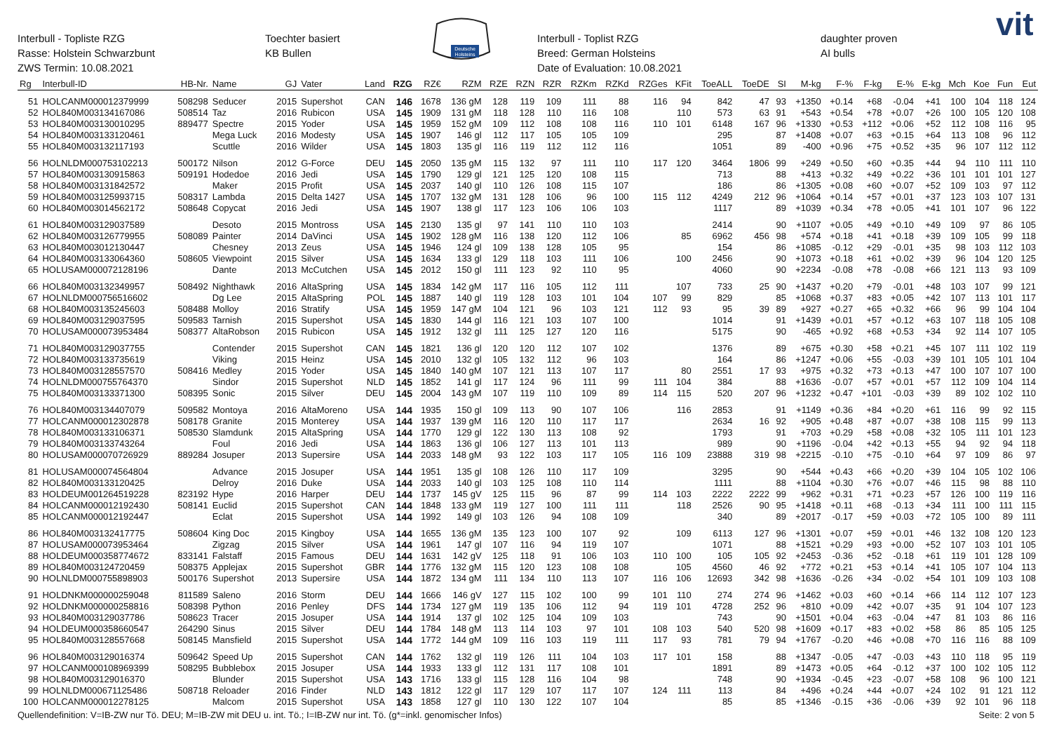Interbull - Topliste RZG
Rasse: Holstein Schwarzbunt
ZWS Termin: 10.08.2021
Toechter basiert
KB Bullen
Deutsche
Holsteins
Interbull - Toplist RZG
Breed: German Holsteins
Date of Evaluation: 10.08.2021
daughter proven
AI bulls
vit
| Rg | Interbull-ID | HB-Nr. | Name | GJ | Vater | Land | RZG | RZ€ | RZM | RZE | RZN | RZR | RZKm | RZKd | RZGes | KFit | ToeALL | ToeDE | SI | M-kg | F-% | F-kg | E-% | E-kg | Mch | Koe | Fun | Eut |
| --- | --- | --- | --- | --- | --- | --- | --- | --- | --- | --- | --- | --- | --- | --- | --- | --- | --- | --- | --- | --- | --- | --- | --- | --- | --- | --- | --- | --- |
| 51 | HOLCANM000012379999 | 508298 | Seducer | 2015 | Supershot | CAN | 146 | 1678 | 136 gM | 128 | 119 | 109 | 111 | 88 | 116 | 94 | 842 | 47 | 93 | +1350 | +0.14 | +68 | -0.04 | +41 | 100 | 104 | 118 | 124 |
| 52 | HOL840M003134167086 | 508514 | Taz | 2016 | Rubicon | USA | 145 | 1909 | 131 gM | 118 | 128 | 110 | 116 | 108 | | 110 | 573 | 63 | 91 | +543 | +0.54 | +78 | +0.07 | +26 | 100 | 105 | 120 | 108 |
| 53 | HOL840M003130010295 | 889477 | Spectre | 2015 | Yoder | USA | 145 | 1959 | 152 gM | 109 | 112 | 108 | 108 | 116 | 110 | 101 | 6148 | 167 | 96 | +1330 | +0.53 | +112 | +0.06 | +52 | 112 | 108 | 116 | 95 |
| 54 | HOL840M003133120461 | | Mega Luck | 2016 | Modesty | USA | 145 | 1907 | 146 gl | 112 | 117 | 105 | 105 | 109 | | | 295 | | 87 | +1408 | +0.07 | +63 | +0.15 | +64 | 113 | 108 | 96 | 112 |
| 55 | HOL840M003132117193 | | Scuttle | 2016 | Wilder | USA | 145 | 1803 | 135 gl | 116 | 119 | 112 | 112 | 116 | | | 1051 | | 89 | -400 | +0.96 | +75 | +0.52 | +35 | 96 | 107 | 112 | 112 |
| 56 | HOLNLDM000753102213 | 500172 | Nilson | 2012 | G-Force | DEU | 145 | 2050 | 135 gM | 115 | 132 | 97 | 111 | 110 | 117 | 120 | 3464 | 1806 | 99 | +249 | +0.50 | +60 | +0.35 | +44 | 94 | 110 | 111 | 110 |
| 57 | HOL840M003130915863 | 509191 | Hodedoe | 2016 | Jedi | USA | 145 | 1790 | 129 gl | 121 | 125 | 120 | 108 | 115 | | | 713 | | 88 | +413 | +0.32 | +49 | +0.22 | +36 | 101 | 101 | 101 | 127 |
| 58 | HOL840M003131842572 | | Maker | 2015 | Profit | USA | 145 | 2037 | 140 gl | 110 | 126 | 108 | 115 | 107 | | | 186 | | 86 | +1305 | +0.08 | +60 | +0.07 | +52 | 109 | 103 | 97 | 112 |
| 59 | HOL840M003125993715 | 508317 | Lambda | 2015 | Delta 1427 | USA | 145 | 1707 | 132 gM | 131 | 128 | 106 | 96 | 100 | 115 | 112 | 4249 | 212 | 96 | +1064 | +0.14 | +57 | +0.01 | +37 | 123 | 103 | 107 | 131 |
| 60 | HOL840M003014562172 | 508648 | Copycat | 2016 | Jedi | USA | 145 | 1907 | 138 gl | 117 | 123 | 106 | 106 | 103 | | | 1117 | | 89 | +1039 | +0.34 | +78 | +0.05 | +41 | 101 | 107 | 96 | 122 |
| 61 | HOL840M003129037589 | | Desoto | 2015 | Montross | USA | 145 | 2130 | 135 gl | 97 | 141 | 110 | 110 | 103 | | | 2414 | | 90 | +1107 | +0.05 | +49 | +0.10 | +49 | 109 | 97 | 86 | 105 |
| 62 | HOL840M003126779955 | 508089 | Painter | 2014 | DaVinci | USA | 145 | 1902 | 128 gM | 116 | 138 | 120 | 112 | 106 | | 85 | 6962 | 456 | 98 | +574 | +0.18 | +41 | +0.18 | +39 | 109 | 105 | 99 | 118 |
| 63 | HOL840M003012130447 | | Chesney | 2013 | Zeus | USA | 145 | 1946 | 124 gl | 109 | 138 | 128 | 105 | 95 | | | 154 | | 86 | +1085 | -0.12 | +29 | -0.01 | +35 | 98 | 103 | 112 | 103 |
| 64 | HOL840M003133064360 | 508605 | Viewpoint | 2015 | Silver | USA | 145 | 1634 | 133 gl | 129 | 118 | 103 | 111 | 106 | | 100 | 2456 | | 90 | +1073 | +0.18 | +61 | +0.02 | +39 | 96 | 104 | 120 | 125 |
| 65 | HOLUSAM000072128196 | | Dante | 2013 | McCutchen | USA | 145 | 2012 | 150 gl | 111 | 123 | 92 | 110 | 95 | | | 4060 | | 90 | +2234 | -0.08 | +78 | -0.08 | +66 | 121 | 113 | 93 | 109 |
| 66 | HOL840M003132349957 | 508492 | Nighthawk | 2016 | AltaSpring | USA | 145 | 1834 | 142 gM | 117 | 116 | 105 | 112 | 111 | | 107 | 733 | 25 | 90 | +1437 | +0.20 | +79 | -0.01 | +48 | 103 | 107 | 99 | 121 |
| 67 | HOLNLDM000756516602 | | Dg Lee | 2015 | AltaSpring | POL | 145 | 1887 | 140 gl | 119 | 128 | 103 | 101 | 104 | 107 | 99 | 829 | | 85 | +1068 | +0.37 | +83 | +0.05 | +42 | 107 | 113 | 101 | 117 |
| 68 | HOL840M003135245603 | 508488 | Molloy | 2016 | Stratify | USA | 145 | 1959 | 147 gM | 104 | 121 | 96 | 103 | 121 | 112 | 93 | 95 | 39 | 89 | +927 | +0.27 | +65 | +0.32 | +66 | 96 | 99 | 104 | 104 |
| 69 | HOL840M003129037595 | 509583 | Tarnish | 2015 | Supershot | USA | 145 | 1830 | 144 gl | 116 | 121 | 103 | 107 | 100 | | | 1014 | | 91 | +1439 | +0.01 | +57 | +0.12 | +63 | 107 | 118 | 105 | 108 |
| 70 | HOLUSAM000073953484 | 508377 | AltaRobson | 2015 | Rubicon | USA | 145 | 1912 | 132 gl | 111 | 125 | 127 | 120 | 116 | | | 5175 | | 90 | -465 | +0.92 | +68 | +0.53 | +34 | 92 | 114 | 107 | 105 |
| 71 | HOL840M003129037755 | | Contender | 2015 | Supershot | CAN | 145 | 1821 | 136 gl | 120 | 120 | 112 | 107 | 102 | | | 1376 | | 89 | +675 | +0.30 | +58 | +0.21 | +45 | 107 | 111 | 102 | 119 |
| 72 | HOL840M003133735619 | | Viking | 2015 | Heinz | USA | 145 | 2010 | 132 gl | 105 | 132 | 112 | 96 | 103 | | | 164 | | 86 | +1247 | +0.06 | +55 | -0.03 | +39 | 101 | 105 | 101 | 104 |
| 73 | HOL840M003128557570 | 508416 | Medley | 2015 | Yoder | USA | 145 | 1840 | 140 gM | 107 | 121 | 113 | 107 | 117 | | 80 | 2551 | 17 | 93 | +975 | +0.32 | +73 | +0.13 | +47 | 100 | 107 | 107 | 100 |
| 74 | HOLNLDM000755764370 | | Sindor | 2015 | Supershot | NLD | 145 | 1852 | 141 gl | 117 | 124 | 96 | 111 | 99 | 111 | 104 | 384 | | 88 | +1636 | -0.07 | +57 | +0.01 | +57 | 112 | 109 | 104 | 114 |
| 75 | HOL840M003133371300 | 508395 | Sonic | 2015 | Silver | DEU | 145 | 2004 | 143 gM | 107 | 119 | 110 | 109 | 89 | 114 | 115 | 520 | 207 | 96 | +1232 | +0.47 | +101 | -0.03 | +39 | 89 | 102 | 102 | 110 |
| 76 | HOL840M003134407079 | 509582 | Montoya | 2016 | AltaMoreno | USA | 144 | 1935 | 150 gl | 109 | 113 | 90 | 107 | 106 | | 116 | 2853 | | 91 | +1149 | +0.36 | +84 | +0.20 | +61 | 116 | 99 | 92 | 115 |
| 77 | HOLCANM000012302878 | 508178 | Granite | 2015 | Monterey | USA | 144 | 1937 | 139 gM | 116 | 120 | 110 | 117 | 117 | | | 2634 | 16 | 92 | +905 | +0.48 | +87 | +0.07 | +38 | 108 | 115 | 99 | 113 |
| 78 | HOL840M003133106371 | 508530 | Slamdunk | 2015 | AltaSpring | USA | 144 | 1770 | 129 gl | 122 | 130 | 113 | 108 | 92 | | | 1793 | | 91 | +703 | +0.29 | +58 | +0.08 | +32 | 105 | 111 | 101 | 123 |
| 79 | HOL840M003133743264 | | Foul | 2016 | Jedi | USA | 144 | 1863 | 136 gl | 106 | 127 | 113 | 101 | 113 | | | 989 | | 90 | +1196 | -0.04 | +42 | +0.13 | +55 | 94 | 92 | 94 | 118 |
| 80 | HOLUSAM000070726929 | 889284 | Josuper | 2013 | Supersire | USA | 144 | 2033 | 148 gM | 93 | 122 | 103 | 117 | 105 | 116 | 109 | 23888 | 319 | 98 | +2215 | -0.10 | +75 | -0.10 | +64 | 97 | 109 | 86 | 97 |
| 81 | HOLUSAM000074564804 | | Advance | 2015 | Josuper | USA | 144 | 1951 | 135 gl | 108 | 126 | 110 | 117 | 109 | | | 3295 | | 90 | +544 | +0.43 | +66 | +0.20 | +39 | 104 | 105 | 102 | 106 |
| 82 | HOL840M003133120425 | | Delroy | 2016 | Duke | USA | 144 | 2033 | 140 gl | 103 | 125 | 108 | 110 | 114 | | | 1111 | | 88 | +1104 | +0.30 | +76 | +0.07 | +46 | 115 | 98 | 88 | 110 |
| 83 | HOLDEUM001264519228 | 823192 | Hype | 2016 | Harper | DEU | 144 | 1737 | 145 gV | 125 | 115 | 96 | 87 | 99 | 114 | 103 | 2222 | 2222 | 99 | +962 | +0.31 | +71 | +0.23 | +57 | 126 | 100 | 119 | 116 |
| 84 | HOLCANM000012192430 | 508141 | Euclid | 2015 | Supershot | CAN | 144 | 1848 | 133 gM | 119 | 127 | 100 | 111 | 111 | | 118 | 2526 | 90 | 95 | +1418 | +0.11 | +68 | -0.13 | +34 | 111 | 100 | 111 | 115 |
| 85 | HOLCANM000012192447 | | Eclat | 2015 | Supershot | USA | 144 | 1992 | 149 gl | 103 | 126 | 94 | 108 | 109 | | | 340 | | 89 | +2017 | -0.17 | +59 | +0.03 | +72 | 105 | 100 | 89 | 111 |
| 86 | HOL840M003132417775 | 508604 | King Doc | 2015 | Kingboy | USA | 144 | 1655 | 136 gM | 135 | 123 | 100 | 107 | 92 | | 109 | 6113 | 127 | 96 | +1301 | +0.07 | +59 | +0.01 | +46 | 132 | 108 | 120 | 123 |
| 87 | HOLUSAM000073953464 | | Zigzag | 2015 | Silver | USA | 144 | 1961 | 147 gl | 107 | 116 | 94 | 119 | 107 | | | 1071 | | 88 | +1521 | +0.29 | +93 | +0.00 | +52 | 107 | 103 | 101 | 105 |
| 88 | HOLDEUM000358774672 | 833141 | Falstaff | 2015 | Famous | DEU | 144 | 1631 | 142 gV | 125 | 118 | 91 | 106 | 103 | 110 | 100 | 105 | 105 | 92 | +2453 | -0.36 | +52 | -0.18 | +61 | 119 | 101 | 128 | 109 |
| 89 | HOL840M003124720459 | 508375 | Applejax | 2015 | Supershot | GBR | 144 | 1776 | 132 gM | 115 | 120 | 123 | 108 | 108 | | 105 | 4560 | 46 | 92 | +772 | +0.21 | +53 | +0.14 | +41 | 105 | 107 | 104 | 113 |
| 90 | HOLNLDM000755898903 | 500176 | Supershot | 2013 | Supersire | USA | 144 | 1872 | 134 gM | 111 | 134 | 110 | 113 | 107 | 116 | 106 | 12693 | 342 | 98 | +1636 | -0.26 | +34 | -0.02 | +54 | 101 | 109 | 103 | 108 |
| 91 | HOLDNKM000000259048 | 811589 | Saleno | 2016 | Storm | DEU | 144 | 1666 | 146 gV | 127 | 115 | 102 | 100 | 99 | 101 | 110 | 274 | 274 | 96 | +1462 | +0.03 | +60 | +0.14 | +66 | 114 | 112 | 107 | 123 |
| 92 | HOLDNKM000000258816 | 508398 | Python | 2016 | Penley | DFS | 144 | 1734 | 127 gM | 119 | 135 | 106 | 112 | 94 | 119 | 101 | 4728 | 252 | 96 | +810 | +0.09 | +42 | +0.07 | +35 | 91 | 104 | 107 | 123 |
| 93 | HOL840M003129037786 | 508623 | Tracer | 2015 | Josuper | USA | 144 | 1914 | 137 gl | 102 | 125 | 104 | 109 | 103 | | | 743 | | 90 | +1501 | +0.04 | +63 | -0.04 | +47 | 81 | 103 | 86 | 116 |
| 94 | HOLDEUM000358660547 | 264290 | Sinus | 2015 | Silver | DEU | 144 | 1784 | 148 gM | 113 | 114 | 103 | 97 | 101 | 108 | 103 | 540 | 520 | 98 | +1609 | +0.17 | +83 | +0.02 | +58 | 86 | 85 | 105 | 125 |
| 95 | HOL840M003128557668 | 508145 | Mansfield | 2015 | Supershot | USA | 144 | 1772 | 144 gM | 109 | 116 | 103 | 119 | 111 | 117 | 93 | 781 | 79 | 94 | +1767 | -0.20 | +46 | +0.08 | +70 | 116 | 116 | 88 | 109 |
| 96 | HOL840M003129016374 | 509642 | Speed Up | 2015 | Supershot | CAN | 144 | 1762 | 132 gl | 119 | 126 | 111 | 104 | 103 | 117 | 101 | 158 | | 88 | +1347 | -0.05 | +47 | -0.03 | +43 | 110 | 118 | 95 | 119 |
| 97 | HOLCANM000108969399 | 508295 | Bubblebox | 2015 | Josuper | USA | 144 | 1933 | 133 gl | 112 | 131 | 117 | 108 | 101 | | | 1891 | | 89 | +1473 | +0.05 | +64 | -0.12 | +37 | 100 | 102 | 105 | 112 |
| 98 | HOL840M003129016370 | | Blunder | 2015 | Supershot | USA | 143 | 1716 | 133 gl | 115 | 128 | 116 | 104 | 98 | | | 748 | | 90 | +1934 | -0.45 | +23 | -0.07 | +58 | 108 | 96 | 100 | 121 |
| 99 | HOLNLDM000671125486 | 508718 | Reloader | 2016 | Finder | NLD | 143 | 1812 | 122 gl | 117 | 129 | 107 | 117 | 107 | 124 | 111 | 113 | | 84 | +496 | +0.24 | +44 | +0.07 | +24 | 102 | 91 | 121 | 112 |
| 100 | HOLCANM000012278125 | | Malcom | 2015 | Supershot | USA | 143 | 1858 | 127 gl | 110 | 130 | 122 | 107 | 104 | | | 85 | | 85 | +1346 | -0.15 | +36 | -0.06 | +39 | 92 | 101 | 96 | 118 |
Quellendefinition: V=IB-ZW nur Tö. DEU; M=IB-ZW mit DEU u. int. Tö.; I=IB-ZW nur int. Tö. (g*=inkl. genomischer Infos) Seite: 2 von 5